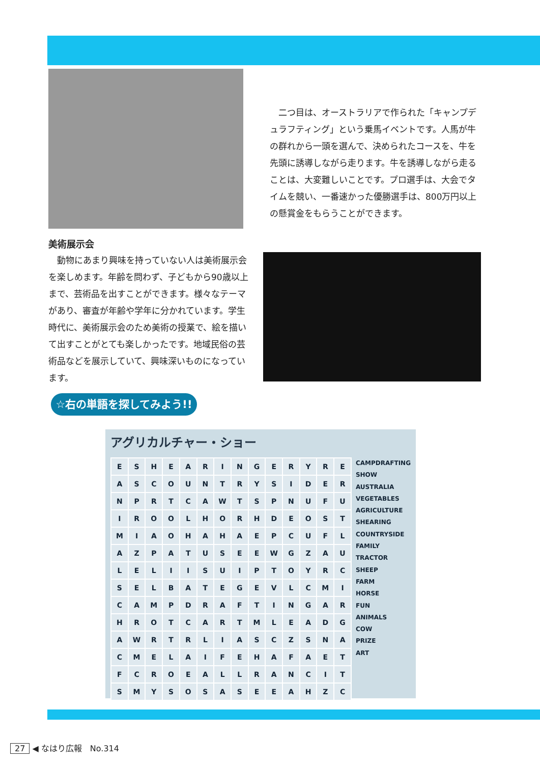二つ目は、オーストラリアで作られた「キャンプデュラフティング」という乗馬イベントです。人馬が牛の群れから一頭を選んで、決められたコースを、牛を先頭に誘導しながら走ります。牛を誘導しながら走ることは、大変難しいことです。プロ選手は、大会でタイムを競い、一番速かった優勝選手は、800万円以上の懸賞金をもらうことができます。
美術展示会
　動物にあまり興味を持っていない人は美術展示会を楽しめます。年齢を問わず、子どもから90歳以上まで、芸術品を出すことができます。様々なテーマがあり、審査が年齢や学年に分かれています。学生時代に、美術展示会のため美術の授業で、絵を描いて出すことがとても楽しかったです。地域民俗の芸術品などを展示していて、興味深いものになっています。
☆右の単語を探してみよう!!
アグリカルチャー・ショー
| E | S | H | E | A | R | I | N | G | E | R | Y | R | E |
| A | S | C | O | U | N | T | R | Y | S | I | D | E | R |
| N | P | R | T | C | A | W | T | S | P | N | U | F | U |
| I | R | O | O | L | H | O | R | H | D | E | O | S | T |
| M | I | A | O | H | A | H | A | E | P | C | U | F | L |
| A | Z | P | A | T | U | S | E | E | W | G | Z | A | U |
| L | E | L | I | I | S | U | I | P | T | O | Y | R | C |
| S | E | L | B | A | T | E | G | E | V | L | C | M | I |
| C | A | M | P | D | R | A | F | T | I | N | G | A | R |
| H | R | O | T | C | A | R | T | M | L | E | A | D | G |
| A | W | R | T | R | L | I | A | S | C | Z | S | N | A |
| C | M | E | L | A | I | F | E | H | A | F | A | E | T |
| F | C | R | O | E | A | L | L | R | A | N | C | I | T |
| S | M | Y | S | O | S | A | S | E | E | A | H | Z | C |
CAMPDRAFTING
SHOW
AUSTRALIA
VEGETABLES
AGRICULTURE
SHEARING
COUNTRYSIDE
FAMILY
TRACTOR
SHEEP
FARM
HORSE
FUN
ANIMALS
COW
PRIZE
ART
27 ◀ なはり広報　No.314